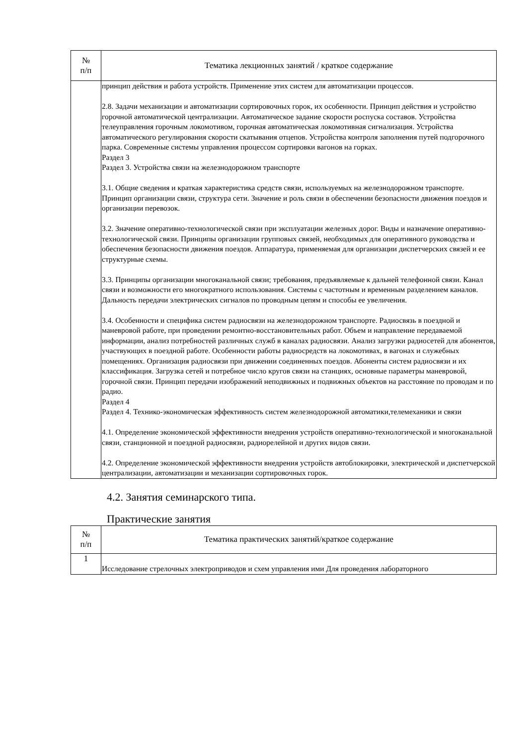| № п/п | Тематика лекционных занятий / краткое содержание |
| --- | --- |
| | принцип действия и работа устройств. Применение этих систем для автоматизации процессов. 2.8. Задачи механизации и автоматизации сортировочных горок, их особенности. Принцип действия и устройство горочной автоматической централизации. Автоматическое задание скорости роспуска составов. Устройства телеуправления горочным локомотивом, горочная автоматическая локомотивная сигнализация. Устройства автоматического регулирования скорости скатывания отцепов. Устройства контроля заполнения путей подгорочного парка. Современные системы управления процессом сортировки вагонов на горках. Раздел 3 Раздел 3. Устройства связи на железнодорожном транспорте 3.1. Общие сведения и краткая характеристика средств связи, используемых на железнодорожном транспорте. Принцип организации связи, структура сети. Значение и роль связи в обеспечении безопасности движения поездов и организации перевозок. 3.2. Значение оперативно-технологической связи при эксплуатации железных дорог. Виды и назначение оперативно-технологической связи. Принципы организации групповых связей, необходимых для оперативного руководства и обеспечения безопасности движения поездов. Аппаратура, применяемая для организации диспетчерских связей и ее структурные схемы. 3.3. Принципы организации многоканальной связи; требования, предъявляемые к дальней телефонной связи. Канал связи и возможности его многократного использования. Системы с частотным и временным разделением каналов. Дальность передачи электрических сигналов по проводным цепям и способы ее увеличения. 3.4. Особенности и специфика систем радиосвязи на железнодорожном транспорте. Радиосвязь в поездной и маневровой работе, при проведении ремонтно-восстановительных работ. Объем и направление передаваемой информации, анализ потребностей различных служб в каналах радиосвязи. Анализ загрузки радиосетей для абонентов, участвующих в поездной работе. Особенности работы радиосредств на локомотивах, в вагонах и служебных помещениях. Организация радиосвязи при движении соединенных поездов. Абоненты систем радиосвязи и их классификация. Загрузка сетей и потребное число кругов связи на станциях, основные параметры маневровой, горочной связи. Принцип передачи изображений неподвижных и подвижных объектов на расстояние по проводам и по радио. Раздел 4 Раздел 4. Технико-экономическая эффективность систем железнодорожной автоматики,телемеханики и связи 4.1. Определение экономической эффективности внедрения устройств оперативно-технологической и многоканальной связи, станционной и поездной радиосвязи, радиорелейной и других видов связи. 4.2. Определение экономической эффективности внедрения устройств автоблокировки, электрической и диспетчерской централизации, автоматизации и механизации сортировочных горок. |
4.2. Занятия семинарского типа.
Практические занятия
| № п/п | Тематика практических занятий/краткое содержание |
| --- | --- |
| 1 | Исследование стрелочных электроприводов и схем управления ими Для проведения лабораторного |